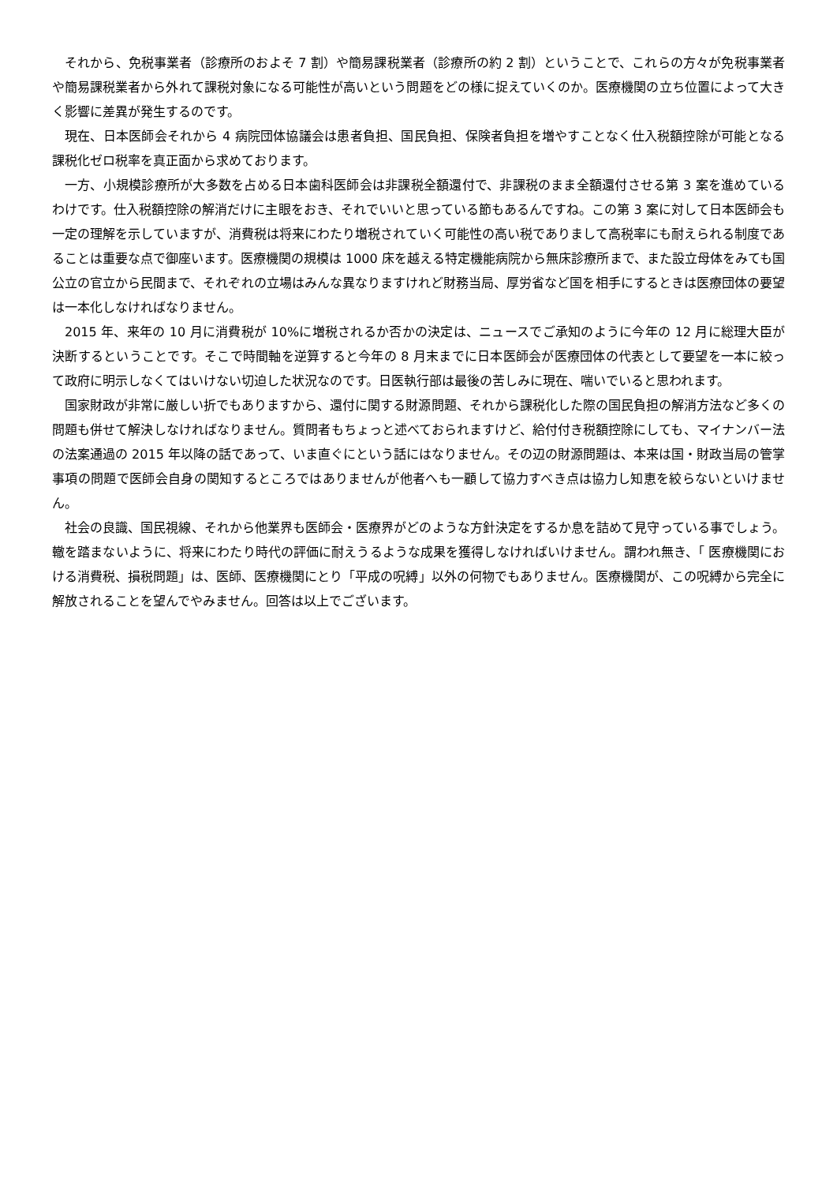それから、免税事業者（診療所のおよそ 7 割）や簡易課税業者（診療所の約 2 割）ということで、これらの方々が免税事業者や簡易課税業者から外れて課税対象になる可能性が高いという問題をどの様に捉えていくのか。医療機関の立ち位置によって大きく影響に差異が発生するのです。
現在、日本医師会それから 4 病院団体協議会は患者負担、国民負担、保険者負担を増やすことなく仕入税額控除が可能となる課税化ゼロ税率を真正面から求めております。
一方、小規模診療所が大多数を占める日本歯科医師会は非課税全額還付で、非課税のまま全額還付させる第 3 案を進めているわけです。仕入税額控除の解消だけに主眼をおき、それでいいと思っている節もあるんですね。この第 3 案に対して日本医師会も一定の理解を示していますが、消費税は将来にわたり増税されていく可能性の高い税でありまして高税率にも耐えられる制度であることは重要な点で御座います。医療機関の規模は 1000 床を越える特定機能病院から無床診療所まで、また設立母体をみても国公立の官立から民間まで、それぞれの立場はみんな異なりますけれど財務当局、厚労省など国を相手にするときは医療団体の要望は一本化しなければなりません。
2015 年、来年の 10 月に消費税が 10%に増税されるか否かの決定は、ニュースでご承知のように今年の 12 月に総理大臣が決断するということです。そこで時間軸を逆算すると今年の 8 月末までに日本医師会が医療団体の代表として要望を一本に絞って政府に明示しなくてはいけない切迫した状況なのです。日医執行部は最後の苦しみに現在、喘いでいると思われます。
国家財政が非常に厳しい折でもありますから、還付に関する財源問題、それから課税化した際の国民負担の解消方法など多くの問題も併せて解決しなければなりません。質問者もちょっと述べておられますけど、給付付き税額控除にしても、マイナンバー法の法案通過の 2015 年以降の話であって、いま直ぐにという話にはなりません。その辺の財源問題は、本来は国・財政当局の管掌事項の問題で医師会自身の関知するところではありませんが他者へも一顧して協力すべき点は協力し知恵を絞らないといけません。
社会の良識、国民視線、それから他業界も医師会・医療界がどのような方針決定をするか息を詰めて見守っている事でしょう。轍を踏まないように、将来にわたり時代の評価に耐えうるような成果を獲得しなければいけません。謂われ無き、「 医療機関における消費税、損税問題」は、医師、医療機関にとり「平成の呪縛」以外の何物でもありません。医療機関が、この呪縛から完全に解放されることを望んでやみません。回答は以上でございます。